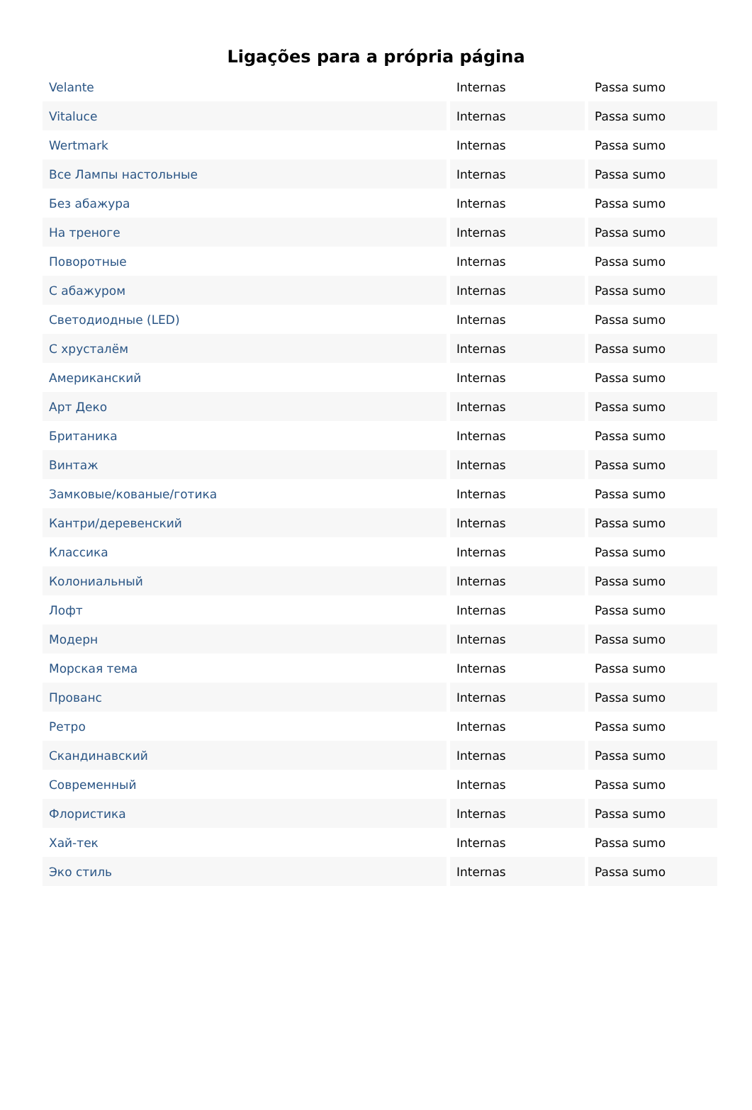Ligações para a própria página
| Velante | Internas | Passa sumo |
| Vitaluce | Internas | Passa sumo |
| Wertmark | Internas | Passa sumo |
| Все Лампы настольные | Internas | Passa sumo |
| Без абажура | Internas | Passa sumo |
| На треноге | Internas | Passa sumo |
| Поворотные | Internas | Passa sumo |
| С абажуром | Internas | Passa sumo |
| Светодиодные (LED) | Internas | Passa sumo |
| С хрусталём | Internas | Passa sumo |
| Американский | Internas | Passa sumo |
| Арт Деко | Internas | Passa sumo |
| Британика | Internas | Passa sumo |
| Винтаж | Internas | Passa sumo |
| Замковые/кованые/готика | Internas | Passa sumo |
| Кантри/деревенский | Internas | Passa sumo |
| Классика | Internas | Passa sumo |
| Колониальный | Internas | Passa sumo |
| Лофт | Internas | Passa sumo |
| Модерн | Internas | Passa sumo |
| Морская тема | Internas | Passa sumo |
| Прованс | Internas | Passa sumo |
| Ретро | Internas | Passa sumo |
| Скандинавский | Internas | Passa sumo |
| Современный | Internas | Passa sumo |
| Флористика | Internas | Passa sumo |
| Хай-тек | Internas | Passa sumo |
| Эко стиль | Internas | Passa sumo |